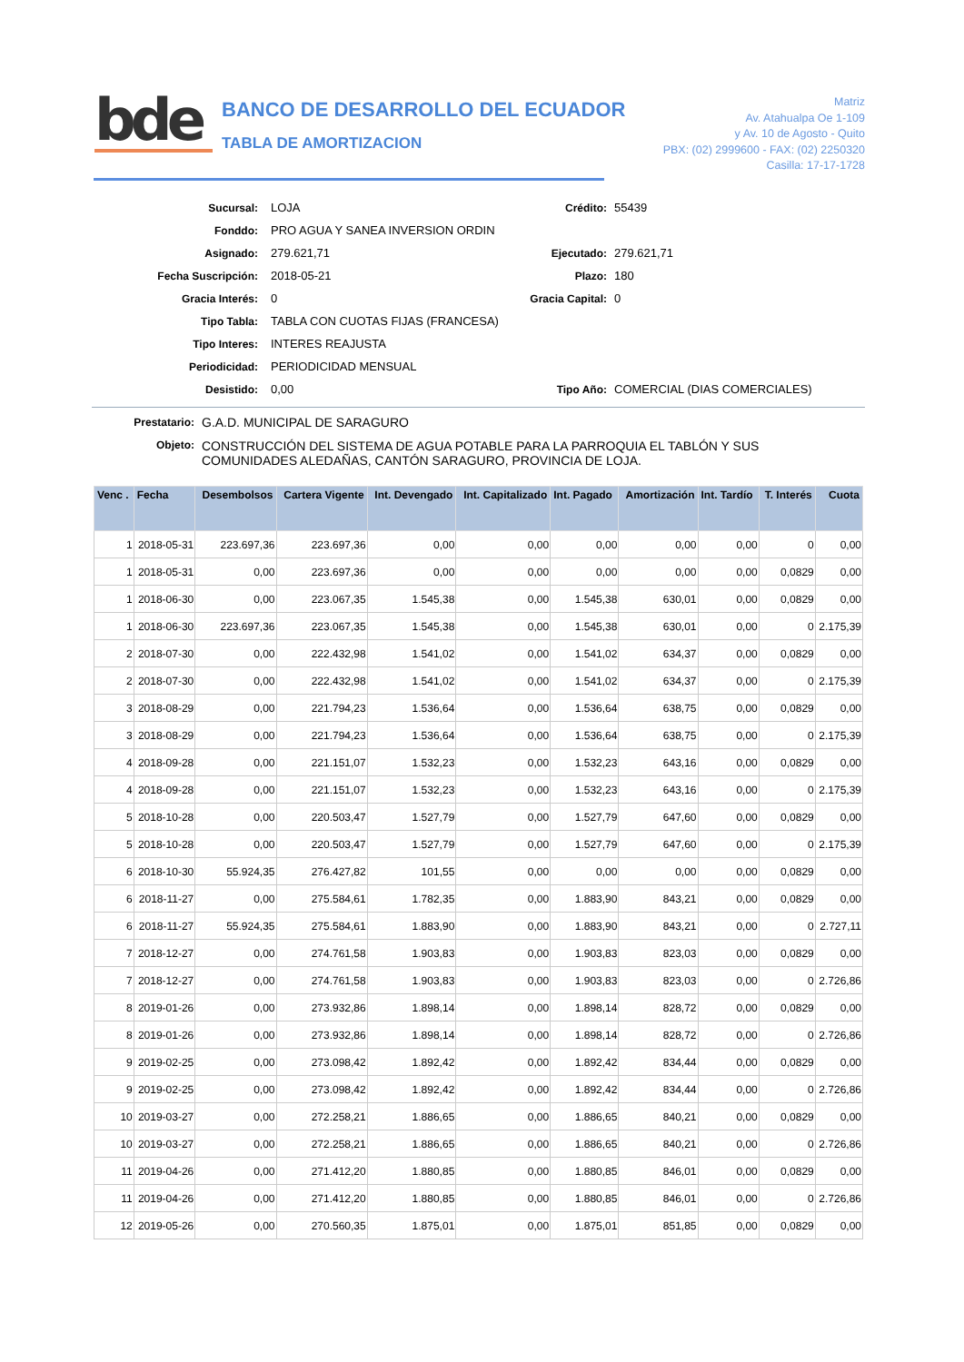bde
BANCO DE DESARROLLO DEL ECUADOR
TABLA DE AMORTIZACION
Matriz
Av. Atahualpa Oe 1-109
y Av. 10 de Agosto - Quito
PBX: (02) 2999600 - FAX: (02) 2250320
Casilla: 17-17-1728
Sucursal: LOJA Crédito: 55439
Fonddo: PRO AGUA Y SANEA INVERSION ORDIN
Asignado: 279.621,71 Ejecutado: 279.621,71
Fecha Suscripción: 2018-05-21 Plazo: 180
Gracia Interés: 0 Gracia Capital: 0
Tipo Tabla: TABLA CON CUOTAS FIJAS (FRANCESA)
Tipo Interes: INTERES REAJUSTA
Periodicidad: PERIODICIDAD MENSUAL
Desistido: 0,00 Tipo Año: COMERCIAL (DIAS COMERCIALES)
Prestatario: G.A.D. MUNICIPAL DE SARAGURO
Objeto: CONSTRUCCIÓN DEL SISTEMA DE AGUA POTABLE PARA LA PARROQUIA EL TABLÓN Y SUS
COMUNIDADES ALEDAÑAS, CANTÓN SARAGURO, PROVINCIA DE LOJA.
| Venc . | Fecha | Desembolsos | Cartera Vigente | Int. Devengado | Int. Capitalizado | Int. Pagado | Amortización | Int. Tardío | T. Interés | Cuota |
| --- | --- | --- | --- | --- | --- | --- | --- | --- | --- | --- |
| 1 | 2018-05-31 | 223.697,36 | 223.697,36 | 0,00 | 0,00 | 0,00 | 0,00 | 0,00 | 0 | 0,00 |
| 1 | 2018-05-31 | 0,00 | 223.697,36 | 0,00 | 0,00 | 0,00 | 0,00 | 0,00 | 0,0829 | 0,00 |
| 1 | 2018-06-30 | 0,00 | 223.067,35 | 1.545,38 | 0,00 | 1.545,38 | 630,01 | 0,00 | 0,0829 | 0,00 |
| 1 | 2018-06-30 | 223.697,36 | 223.067,35 | 1.545,38 | 0,00 | 1.545,38 | 630,01 | 0,00 | 0 | 2.175,39 |
| 2 | 2018-07-30 | 0,00 | 222.432,98 | 1.541,02 | 0,00 | 1.541,02 | 634,37 | 0,00 | 0,0829 | 0,00 |
| 2 | 2018-07-30 | 0,00 | 222.432,98 | 1.541,02 | 0,00 | 1.541,02 | 634,37 | 0,00 | 0 | 2.175,39 |
| 3 | 2018-08-29 | 0,00 | 221.794,23 | 1.536,64 | 0,00 | 1.536,64 | 638,75 | 0,00 | 0,0829 | 0,00 |
| 3 | 2018-08-29 | 0,00 | 221.794,23 | 1.536,64 | 0,00 | 1.536,64 | 638,75 | 0,00 | 0 | 2.175,39 |
| 4 | 2018-09-28 | 0,00 | 221.151,07 | 1.532,23 | 0,00 | 1.532,23 | 643,16 | 0,00 | 0,0829 | 0,00 |
| 4 | 2018-09-28 | 0,00 | 221.151,07 | 1.532,23 | 0,00 | 1.532,23 | 643,16 | 0,00 | 0 | 2.175,39 |
| 5 | 2018-10-28 | 0,00 | 220.503,47 | 1.527,79 | 0,00 | 1.527,79 | 647,60 | 0,00 | 0,0829 | 0,00 |
| 5 | 2018-10-28 | 0,00 | 220.503,47 | 1.527,79 | 0,00 | 1.527,79 | 647,60 | 0,00 | 0 | 2.175,39 |
| 6 | 2018-10-30 | 55.924,35 | 276.427,82 | 101,55 | 0,00 | 0,00 | 0,00 | 0,00 | 0,0829 | 0,00 |
| 6 | 2018-11-27 | 0,00 | 275.584,61 | 1.782,35 | 0,00 | 1.883,90 | 843,21 | 0,00 | 0,0829 | 0,00 |
| 6 | 2018-11-27 | 55.924,35 | 275.584,61 | 1.883,90 | 0,00 | 1.883,90 | 843,21 | 0,00 | 0 | 2.727,11 |
| 7 | 2018-12-27 | 0,00 | 274.761,58 | 1.903,83 | 0,00 | 1.903,83 | 823,03 | 0,00 | 0,0829 | 0,00 |
| 7 | 2018-12-27 | 0,00 | 274.761,58 | 1.903,83 | 0,00 | 1.903,83 | 823,03 | 0,00 | 0 | 2.726,86 |
| 8 | 2019-01-26 | 0,00 | 273.932,86 | 1.898,14 | 0,00 | 1.898,14 | 828,72 | 0,00 | 0,0829 | 0,00 |
| 8 | 2019-01-26 | 0,00 | 273.932,86 | 1.898,14 | 0,00 | 1.898,14 | 828,72 | 0,00 | 0 | 2.726,86 |
| 9 | 2019-02-25 | 0,00 | 273.098,42 | 1.892,42 | 0,00 | 1.892,42 | 834,44 | 0,00 | 0,0829 | 0,00 |
| 9 | 2019-02-25 | 0,00 | 273.098,42 | 1.892,42 | 0,00 | 1.892,42 | 834,44 | 0,00 | 0 | 2.726,86 |
| 10 | 2019-03-27 | 0,00 | 272.258,21 | 1.886,65 | 0,00 | 1.886,65 | 840,21 | 0,00 | 0,0829 | 0,00 |
| 10 | 2019-03-27 | 0,00 | 272.258,21 | 1.886,65 | 0,00 | 1.886,65 | 840,21 | 0,00 | 0 | 2.726,86 |
| 11 | 2019-04-26 | 0,00 | 271.412,20 | 1.880,85 | 0,00 | 1.880,85 | 846,01 | 0,00 | 0,0829 | 0,00 |
| 11 | 2019-04-26 | 0,00 | 271.412,20 | 1.880,85 | 0,00 | 1.880,85 | 846,01 | 0,00 | 0 | 2.726,86 |
| 12 | 2019-05-26 | 0,00 | 270.560,35 | 1.875,01 | 0,00 | 1.875,01 | 851,85 | 0,00 | 0,0829 | 0,00 |